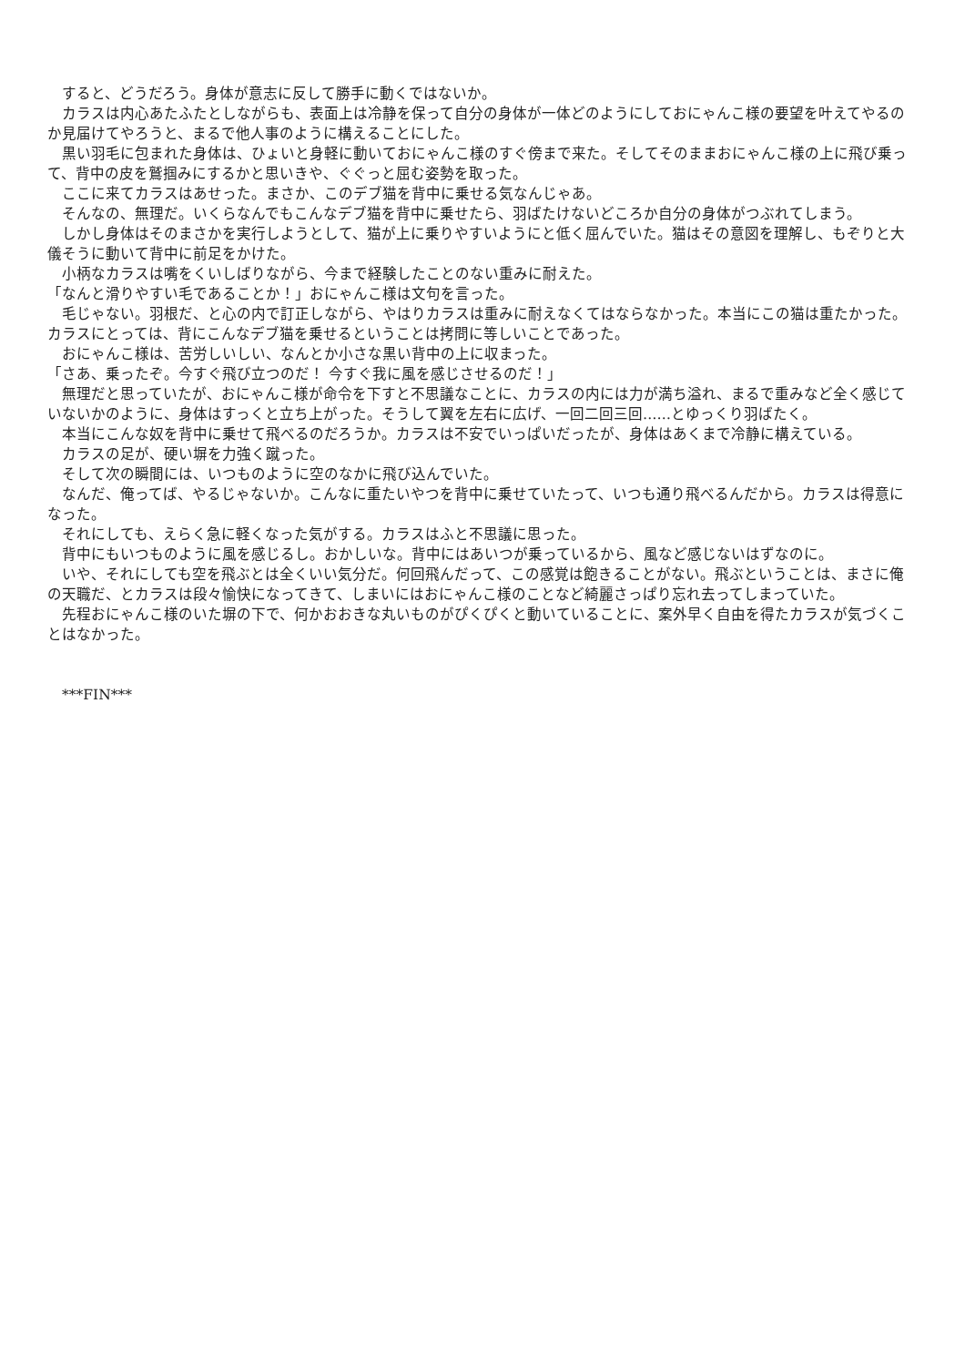すると、どうだろう。身体が意志に反して勝手に動くではないか。
　カラスは内心あたふたとしながらも、表面上は冷静を保って自分の身体が一体どのようにしておにゃんこ様の要望を叶えてやるのか見届けてやろうと、まるで他人事のように構えることにした。
　黒い羽毛に包まれた身体は、ひょいと身軽に動いておにゃんこ様のすぐ傍まで来た。そしてそのままおにゃんこ様の上に飛び乗って、背中の皮を鷲掴みにするかと思いきや、ぐぐっと屈む姿勢を取った。
　ここに来てカラスはあせった。まさか、このデブ猫を背中に乗せる気なんじゃあ。
　そんなの、無理だ。いくらなんでもこんなデブ猫を背中に乗せたら、羽ばたけないどころか自分の身体がつぶれてしまう。
　しかし身体はそのまさかを実行しようとして、猫が上に乗りやすいようにと低く屈んでいた。猫はその意図を理解し、もぞりと大儀そうに動いて背中に前足をかけた。
　小柄なカラスは嘴をくいしばりながら、今まで経験したことのない重みに耐えた。
「なんと滑りやすい毛であることか！」おにゃんこ様は文句を言った。
　毛じゃない。羽根だ、と心の内で訂正しながら、やはりカラスは重みに耐えなくてはならなかった。本当にこの猫は重たかった。カラスにとっては、背にこんなデブ猫を乗せるということは拷問に等しいことであった。
　おにゃんこ様は、苦労しいしい、なんとか小さな黒い背中の上に収まった。
「さあ、乗ったぞ。今すぐ飛び立つのだ！ 今すぐ我に風を感じさせるのだ！」
　無理だと思っていたが、おにゃんこ様が命令を下すと不思議なことに、カラスの内には力が満ち溢れ、まるで重みなど全く感じていないかのように、身体はすっくと立ち上がった。そうして翼を左右に広げ、一回二回三回……とゆっくり羽ばたく。
　本当にこんな奴を背中に乗せて飛べるのだろうか。カラスは不安でいっぱいだったが、身体はあくまで冷静に構えている。
　カラスの足が、硬い塀を力強く蹴った。
　そして次の瞬間には、いつものように空のなかに飛び込んでいた。
　なんだ、俺ってば、やるじゃないか。こんなに重たいやつを背中に乗せていたって、いつも通り飛べるんだから。カラスは得意になった。
　それにしても、えらく急に軽くなった気がする。カラスはふと不思議に思った。
　背中にもいつものように風を感じるし。おかしいな。背中にはあいつが乗っているから、風など感じないはずなのに。
　いや、それにしても空を飛ぶとは全くいい気分だ。何回飛んだって、この感覚は飽きることがない。飛ぶということは、まさに俺の天職だ、とカラスは段々愉快になってきて、しまいにはおにゃんこ様のことなど綺麗さっぱり忘れ去ってしまっていた。
　先程おにゃんこ様のいた塀の下で、何かおおきな丸いものがぴくぴくと動いていることに、案外早く自由を得たカラスが気づくことはなかった。
　***FIN***